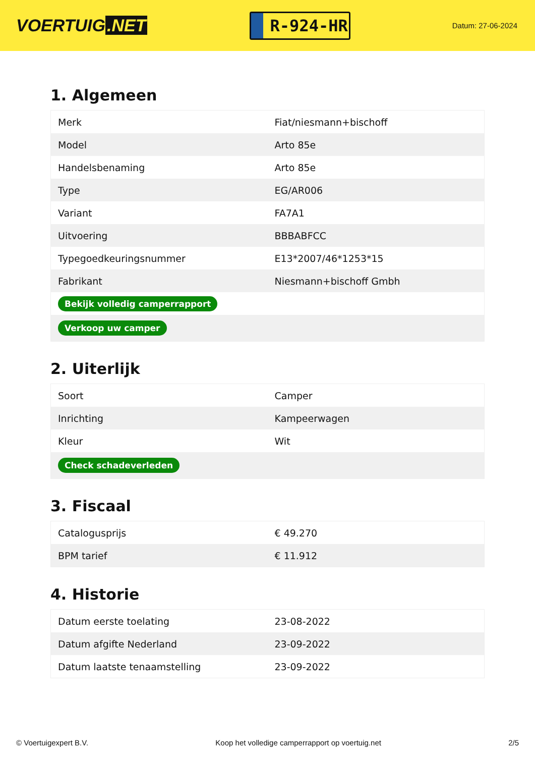VOERTUIG.NET
R-924-HR
Datum: 27-06-2024
1. Algemeen
| Merk | Fiat/niesmann+bischoff |
| Model | Arto 85e |
| Handelsbenaming | Arto 85e |
| Type | EG/AR006 |
| Variant | FA7A1 |
| Uitvoering | BBBABFCC |
| Typegoedkeuringsnummer | E13*2007/46*1253*15 |
| Fabrikant | Niesmann+bischoff Gmbh |
| Bekijk volledig camperrapport | |
| Verkoop uw camper | |
2. Uiterlijk
| Soort | Camper |
| Inrichting | Kampeerwagen |
| Kleur | Wit |
| Check schadeverleden | |
3. Fiscaal
| Catalogusprijs | € 49.270 |
| BPM tarief | € 11.912 |
4. Historie
| Datum eerste toelating | 23-08-2022 |
| Datum afgifte Nederland | 23-09-2022 |
| Datum laatste tenaamstelling | 23-09-2022 |
© Voertuigexpert B.V. Koop het volledige camperrapport op voertuig.net 2/5